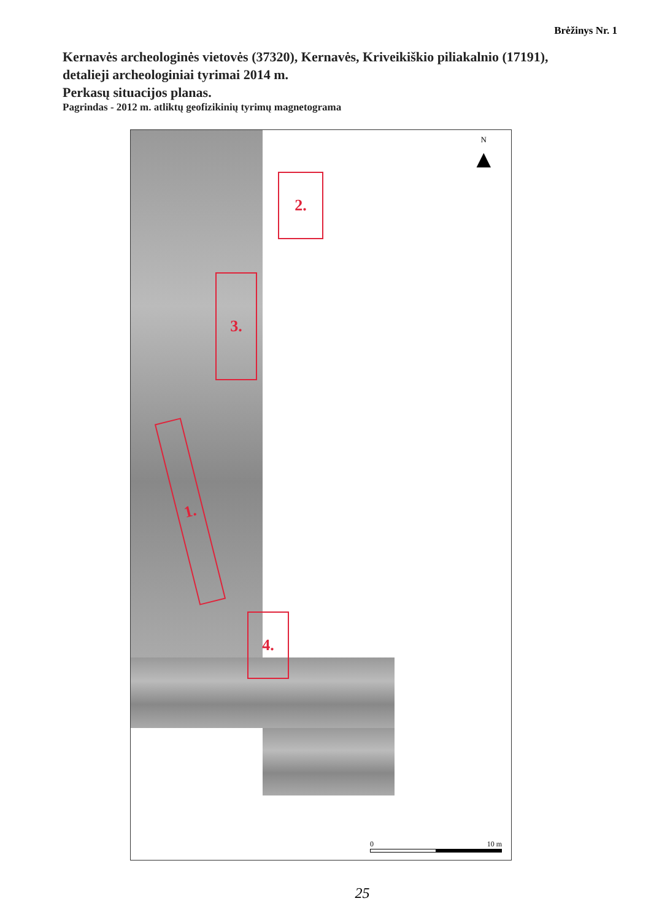Brėžinys Nr. 1
Kernavės archeologinės vietovės (37320), Kernavės, Kriveikiškio piliakalnio (17191),
detalieji archeologiniai tyrimai 2014 m.
Perkasų situacijos planas.
Pagrindas - 2012 m. atliktų geofizikinių tyrimų magnetograma
2.
3.
1.
4.
N
▲
0 10 m
25